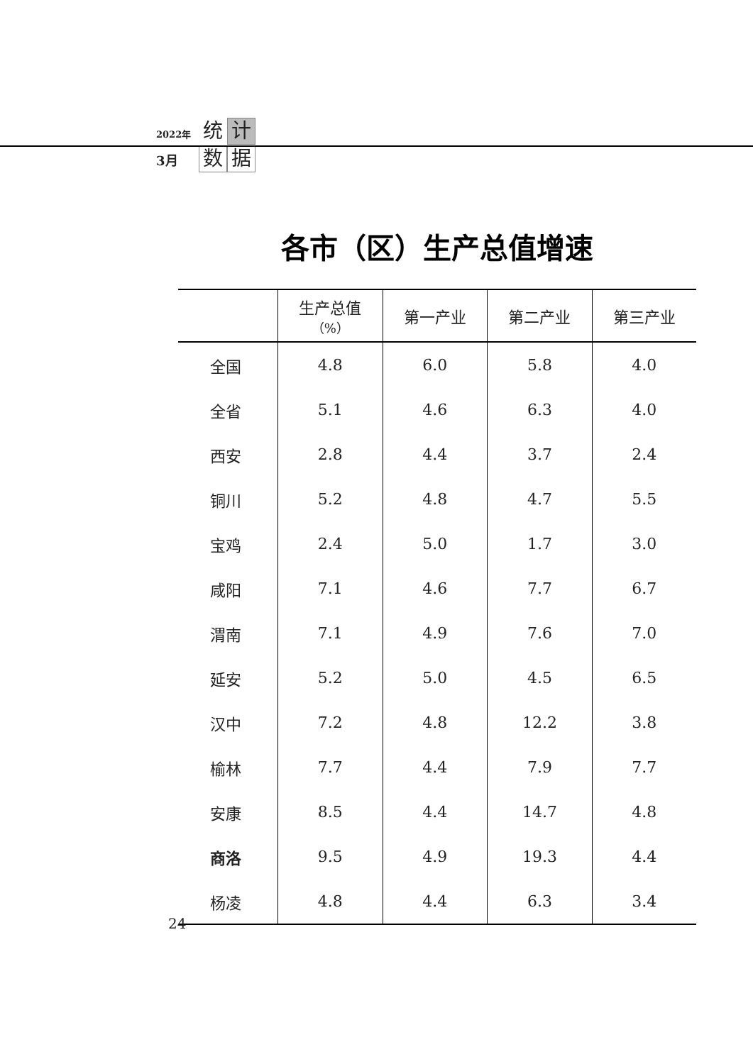2022年 统 计
3月 数 据
各市（区）生产总值增速
| | 生产总值 （%） | 第一产业 | 第二产业 | 第三产业 |
| --- | --- | --- | --- | --- |
| 全国 | 4.8 | 6.0 | 5.8 | 4.0 |
| 全省 | 5.1 | 4.6 | 6.3 | 4.0 |
| 西安 | 2.8 | 4.4 | 3.7 | 2.4 |
| 铜川 | 5.2 | 4.8 | 4.7 | 5.5 |
| 宝鸡 | 2.4 | 5.0 | 1.7 | 3.0 |
| 咸阳 | 7.1 | 4.6 | 7.7 | 6.7 |
| 渭南 | 7.1 | 4.9 | 7.6 | 7.0 |
| 延安 | 5.2 | 5.0 | 4.5 | 6.5 |
| 汉中 | 7.2 | 4.8 | 12.2 | 3.8 |
| 榆林 | 7.7 | 4.4 | 7.9 | 7.7 |
| 安康 | 8.5 | 4.4 | 14.7 | 4.8 |
| 商洛 | 9.5 | 4.9 | 19.3 | 4.4 |
| 杨凌 | 4.8 | 4.4 | 6.3 | 3.4 |
24